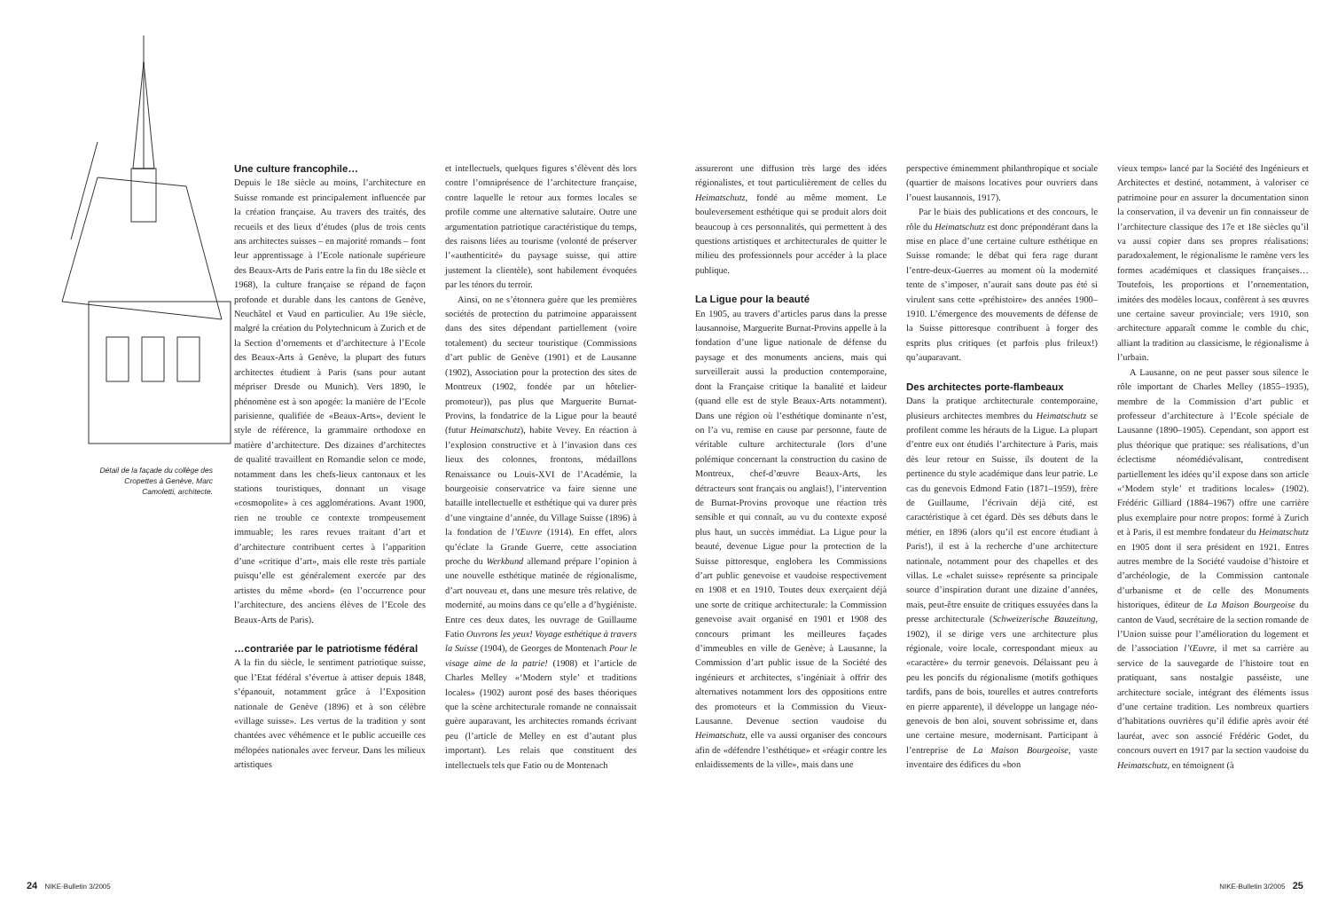Détail de la façade du collège des Cropettes à Genève, Marc Camoletti, architecte.
Une culture francophile…
Depuis le 18e siècle au moins, l’architecture en Suisse romande est principalement influencée par la création française. Au travers des traités, des recueils et des lieux d’études (plus de trois cents ans architectes suisses – en majorité romands – font leur apprentissage à l’Ecole nationale supérieure des Beaux-Arts de Paris entre la fin du 18e siècle et 1968), la culture française se répand de façon profonde et durable dans les cantons de Genève, Neuchâtel et Vaud en particulier. Au 19e siècle, malgré la création du Polytechnicum à Zurich et de la Section d’ornements et d’architecture à l’Ecole des Beaux-Arts à Genève, la plupart des futurs architectes étudient à Paris (sans pour autant mépriser Dresde ou Munich). Vers 1890, le phénomène est à son apogée: la manière de l’Ecole parisienne, qualifiée de «Beaux-Arts», devient le style de référence, la grammaire orthodoxe en matière d’architecture. Des dizaines d’architectes de qualité travaillent en Romandie selon ce mode, notamment dans les chefs-lieux cantonaux et les stations touristiques, donnant un visage «cosmopolite» à ces agglomérations. Avant 1900, rien ne trouble ce contexte trompeusement immuable; les rares revues traitant d’art et d’architecture contribuent certes à l’apparition d’une «critique d’art», mais elle reste très partiale puisqu’elle est généralement exercée par des artistes du même «bord» (en l’occurrence pour l’architecture, des anciens élèves de l’Ecole des Beaux-Arts de Paris).
…contrariée par le patriotisme fédéral
A la fin du siècle, le sentiment patriotique suisse, que l’Etat fédéral s’évertue à attiser depuis 1848, s’épanouit, notamment grâce à l’Exposition nationale de Genève (1896) et à son célèbre «village suisse». Les vertus de la tradition y sont chantées avec véhémence et le public accueille ces mélopées nationales avec ferveur. Dans les milieux artistiques
et intellectuels, quelques figures s’élèvent dès lors contre l’omniprésence de l’architecture française, contre laquelle le retour aux formes locales se profile comme une alternative salutaire. Outre une argumentation patriotique caractéristique du temps, des raisons liées au tourisme (volonté de préserver l’«authenticité» du paysage suisse, qui attire justement la clientèle), sont habilement évoquées par les ténors du terroir.
Ainsi, on ne s’étonnera guère que les premières sociétés de protection du patrimoine apparaissent dans des sites dépendant partiellement (voire totalement) du secteur touristique (Commissions d’art public de Genève (1901) et de Lausanne (1902), Association pour la protection des sites de Montreux (1902, fondée par un hôtelier-promoteur)), pas plus que Marguerite Burnat-Provins, la fondatrice de la Ligue pour la beauté (futur Heimatschutz), habite Vevey. En réaction à l’explosion constructive et à l’invasion dans ces lieux des colonnes, frontons, médaillons Renaissance ou Louis-XVI de l’Académie, la bourgeoisie conservatrice va faire sienne une bataille intellectuelle et esthétique qui va durer près d’une vingtaine d’année, du Village Suisse (1896) à la fondation de l’Œuvre (1914). En effet, alors qu’éclate la Grande Guerre, cette association proche du Werkbund allemand prépare l’opinion à une nouvelle esthétique matinée de régionalisme, d’art nouveau et, dans une mesure très relative, de modernité, au moins dans ce qu’elle a d’hygiéniste. Entre ces deux dates, les ouvrage de Guillaume Fatio Ouvrons les yeux! Voyage esthétique à travers la Suisse (1904), de Georges de Montenach Pour le visage aime de la patrie! (1908) et l’article de Charles Melley «‘Modern style’ et traditions locales» (1902) auront posé des bases théoriques que la scène architecturale romande ne connaissait guère auparavant, les architectes romands écrivant peu (l’article de Melley en est d’autant plus important). Les relais que constituent des intellectuels tels que Fatio ou de Montenach
assureront une diffusion très large des idées régionalistes, et tout particulièrement de celles du Heimatschutz, fondé au même moment. Le bouleversement esthétique qui se produit alors doit beaucoup à ces personnalités, qui permettent à des questions artistiques et architecturales de quitter le milieu des professionnels pour accéder à la place publique.
La Ligue pour la beauté
En 1905, au travers d’articles parus dans la presse lausannoise, Marguerite Burnat-Provins appelle à la fondation d’une ligue nationale de défense du paysage et des monuments anciens, mais qui surveillerait aussi la production contemporaine, dont la Française critique la banalité et laideur (quand elle est de style Beaux-Arts notamment). Dans une région où l’esthétique dominante n’est, on l’a vu, remise en cause par personne, faute de véritable culture architecturale (lors d’une polémique concernant la construction du casino de Montreux, chef-d’œuvre Beaux-Arts, les détracteurs sont français ou anglais!), l’intervention de Burnat-Provins provoque une réaction très sensible et qui connaît, au vu du contexte exposé plus haut, un succès immédiat. La Ligue pour la beauté, devenue Ligue pour la protection de la Suisse pittoresque, englobera les Commissions d’art public genevoise et vaudoise respectivement en 1908 et en 1910. Toutes deux exerçaient déjà une sorte de critique architecturale: la Commission genevoise avait organisé en 1901 et 1908 des concours primant les meilleures façades d’immeubles en ville de Genève; à Lausanne, la Commission d’art public issue de la Société des ingénieurs et architectes, s’ingéniait à offrir des alternatives notamment lors des oppositions entre des promoteurs et la Commission du Vieux-Lausanne. Devenue section vaudoise du Heimatschutz, elle va aussi organiser des concours afin de «défendre l’esthétique» et «réagir contre les enlaidissements de la ville», mais dans une
perspective éminemment philanthropique et sociale (quartier de maisons locatives pour ouvriers dans l’ouest lausannois, 1917).
Par le biais des publications et des concours, le rôle du Heimatschutz est donc prépondérant dans la mise en place d’une certaine culture esthétique en Suisse romande: le débat qui fera rage durant l’entre-deux-Guerres au moment où la modernité tente de s’imposer, n’aurait sans doute pas été si virulent sans cette «préhistoire» des années 1900–1910. L’émergence des mouvements de défense de la Suisse pittoresque contribuent à forger des esprits plus critiques (et parfois plus frileux!) qu’auparavant.
Des architectes porte-flambeaux
Dans la pratique architecturale contemporaine, plusieurs architectes membres du Heimatschutz se profilent comme les hérauts de la Ligue. La plupart d’entre eux ont étudiés l’architecture à Paris, mais dès leur retour en Suisse, ils doutent de la pertinence du style académique dans leur patrie. Le cas du genevois Edmond Fatio (1871–1959), frère de Guillaume, l’écrivain déjà cité, est caractéristique à cet égard. Dès ses débuts dans le métier, en 1896 (alors qu’il est encore étudiant à Paris!), il est à la recherche d’une architecture nationale, notamment pour des chapelles et des villas. Le «chalet suisse» représente sa principale source d’inspiration durant une dizaine d’années, mais, peut-être ensuite de critiques essuyées dans la presse architecturale (Schweizerische Bauzeitung, 1902), il se dirige vers une architecture plus régionale, voire locale, correspondant mieux au «caractère» du terroir genevois. Délaissant peu à peu les poncifs du régionalisme (motifs gothiques tardifs, pans de bois, tourelles et autres contreforts en pierre apparente), il développe un langage néo-genevois de bon aloi, souvent sobrissime et, dans une certaine mesure, modernisant. Participant à l’entreprise de La Maison Bourgeoise, vaste inventaire des édifices du «bon
vieux temps» lancé par la Société des Ingénieurs et Architectes et destiné, notamment, à valoriser ce patrimoine pour en assurer la documentation sinon la conservation, il va devenir un fin connaisseur de l’architecture classique des 17e et 18e siècles qu’il va aussi copier dans ses propres réalisations: paradoxalement, le régionalisme le ramène vers les formes académiques et classiques françaises… Toutefois, les proportions et l’ornementation, imitées des modèles locaux, confèrent à ses œuvres une certaine saveur provinciale; vers 1910, son architecture apparaît comme le comble du chic, alliant la tradition au classicisme, le régionalisme à l’urbain.
A Lausanne, on ne peut passer sous silence le rôle important de Charles Melley (1855–1935), membre de la Commission d’art public et professeur d’architecture à l’Ecole spéciale de Lausanne (1890–1905). Cependant, son apport est plus théorique que pratique: ses réalisations, d’un éclectisme néomédiévalisant, contredisent partiellement les idées qu’il expose dans son article «‘Modern style’ et traditions locales» (1902). Frédéric Gilliard (1884–1967) offre une carrière plus exemplaire pour notre propos: formé à Zurich et à Paris, il est membre fondateur du Heimatschutz en 1905 dont il sera président en 1921. Entres autres membre de la Société vaudoise d’histoire et d’archéologie, de la Commission cantonale d’urbanisme et de celle des Monuments historiques, éditeur de La Maison Bourgeoise du canton de Vaud, secrétaire de la section romande de l’Union suisse pour l’amélioration du logement et de l’association l’Œuvre, il met sa carrière au service de la sauvegarde de l’histoire tout en pratiquant, sans nostalgie passéiste, une architecture sociale, intégrant des éléments issus d’une certaine tradition. Les nombreux quartiers d’habitations ouvrières qu’il édifie après avoir été lauréat, avec son associé Frédéric Godet, du concours ouvert en 1917 par la section vaudoise du Heimatschutz, en témoignent (à
24 NIKE-Bulletin 3/2005 NIKE-Bulletin 3/2005 25